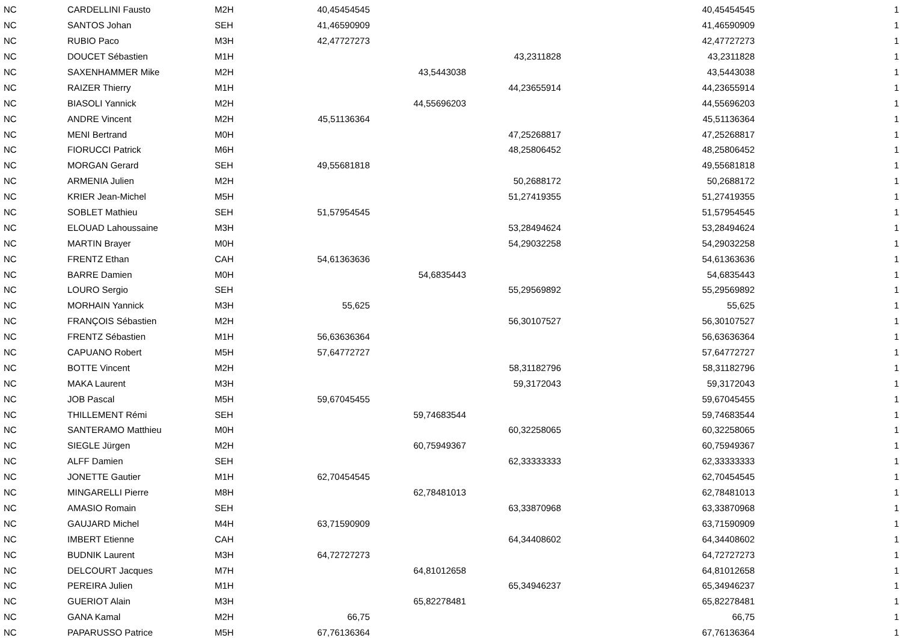| NC | CARDELLINI Fausto | M2H | 40,45454545 | | | 40,45454545 | 1 |
| NC | SANTOS Johan | SEH | 41,46590909 | | | 41,46590909 | 1 |
| NC | RUBIO Paco | M3H | 42,47727273 | | | 42,47727273 | 1 |
| NC | DOUCET Sébastien | M1H | | | 43,2311828 | 43,2311828 | 1 |
| NC | SAXENHAMMER Mike | M2H | | 43,5443038 | | 43,5443038 | 1 |
| NC | RAIZER Thierry | M1H | | | 44,23655914 | 44,23655914 | 1 |
| NC | BIASOLI Yannick | M2H | | 44,55696203 | | 44,55696203 | 1 |
| NC | ANDRE Vincent | M2H | 45,51136364 | | | 45,51136364 | 1 |
| NC | MENI Bertrand | M0H | | | 47,25268817 | 47,25268817 | 1 |
| NC | FIORUCCI Patrick | M6H | | | 48,25806452 | 48,25806452 | 1 |
| NC | MORGAN Gerard | SEH | 49,55681818 | | | 49,55681818 | 1 |
| NC | ARMENIA Julien | M2H | | | 50,2688172 | 50,2688172 | 1 |
| NC | KRIER Jean-Michel | M5H | | | 51,27419355 | 51,27419355 | 1 |
| NC | SOBLET Mathieu | SEH | 51,57954545 | | | 51,57954545 | 1 |
| NC | ELOUAD Lahoussaine | M3H | | | 53,28494624 | 53,28494624 | 1 |
| NC | MARTIN Brayer | M0H | | | 54,29032258 | 54,29032258 | 1 |
| NC | FRENTZ Ethan | CAH | 54,61363636 | | | 54,61363636 | 1 |
| NC | BARRE Damien | M0H | | 54,6835443 | | 54,6835443 | 1 |
| NC | LOURO Sergio | SEH | | | 55,29569892 | 55,29569892 | 1 |
| NC | MORHAIN Yannick | M3H | 55,625 | | | 55,625 | 1 |
| NC | FRANÇOIS Sébastien | M2H | | | 56,30107527 | 56,30107527 | 1 |
| NC | FRENTZ Sébastien | M1H | 56,63636364 | | | 56,63636364 | 1 |
| NC | CAPUANO Robert | M5H | 57,64772727 | | | 57,64772727 | 1 |
| NC | BOTTE Vincent | M2H | | | 58,31182796 | 58,31182796 | 1 |
| NC | MAKA Laurent | M3H | | | 59,3172043 | 59,3172043 | 1 |
| NC | JOB Pascal | M5H | 59,67045455 | | | 59,67045455 | 1 |
| NC | THILLEMENT Rémi | SEH | | 59,74683544 | | 59,74683544 | 1 |
| NC | SANTERAMO Matthieu | M0H | | | 60,32258065 | 60,32258065 | 1 |
| NC | SIEGLE Jürgen | M2H | | 60,75949367 | | 60,75949367 | 1 |
| NC | ALFF Damien | SEH | | | 62,33333333 | 62,33333333 | 1 |
| NC | JONETTE Gautier | M1H | 62,70454545 | | | 62,70454545 | 1 |
| NC | MINGARELLI Pierre | M8H | | 62,78481013 | | 62,78481013 | 1 |
| NC | AMASIO Romain | SEH | | | 63,33870968 | 63,33870968 | 1 |
| NC | GAUJARD Michel | M4H | 63,71590909 | | | 63,71590909 | 1 |
| NC | IMBERT Etienne | CAH | | | 64,34408602 | 64,34408602 | 1 |
| NC | BUDNIK Laurent | M3H | 64,72727273 | | | 64,72727273 | 1 |
| NC | DELCOURT Jacques | M7H | | 64,81012658 | | 64,81012658 | 1 |
| NC | PEREIRA Julien | M1H | | | 65,34946237 | 65,34946237 | 1 |
| NC | GUERIOT Alain | M3H | | 65,82278481 | | 65,82278481 | 1 |
| NC | GANA Kamal | M2H | 66,75 | | | 66,75 | 1 |
| NC | PAPARUSSO Patrice | M5H | 67,76136364 | | | 67,76136364 | 1 |